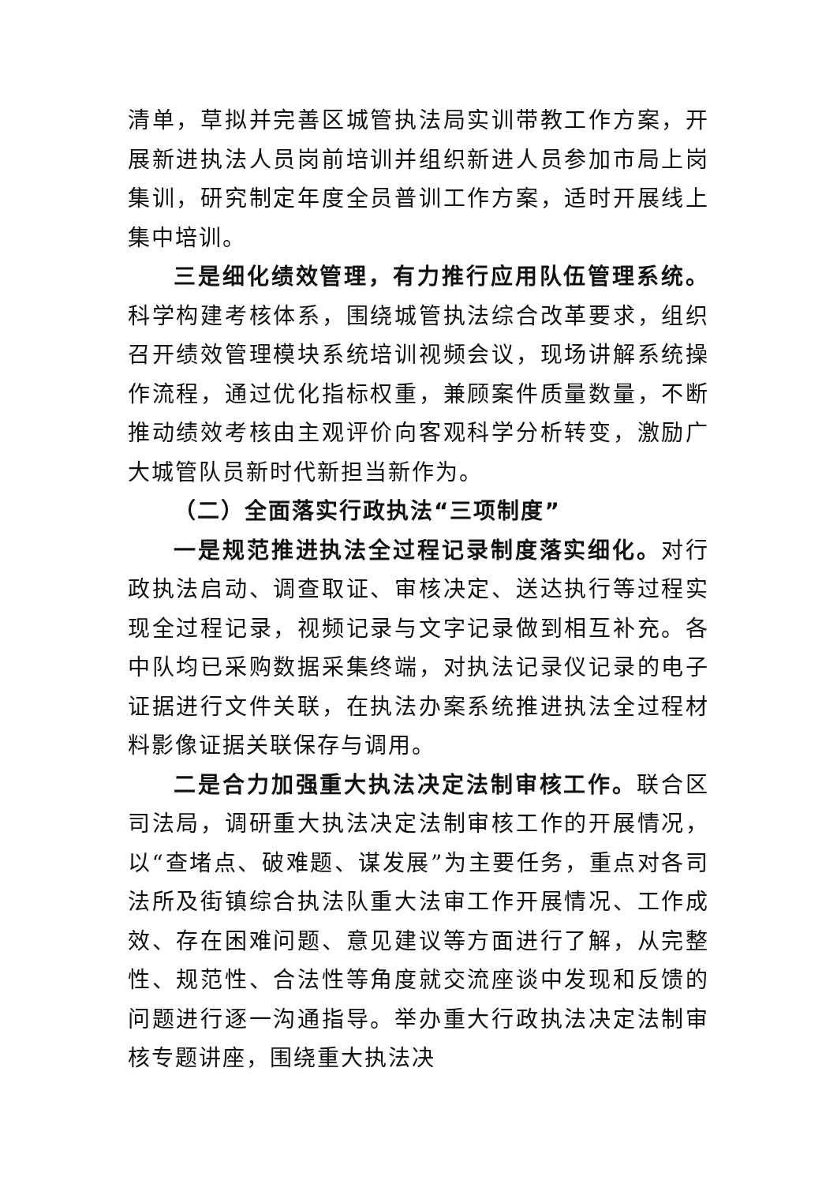清单，草拟并完善区城管执法局实训带教工作方案，开展新进执法人员岗前培训并组织新进人员参加市局上岗集训，研究制定年度全员普训工作方案，适时开展线上集中培训。
三是细化绩效管理，有力推行应用队伍管理系统。科学构建考核体系，围绕城管执法综合改革要求，组织召开绩效管理模块系统培训视频会议，现场讲解系统操作流程，通过优化指标权重，兼顾案件质量数量，不断推动绩效考核由主观评价向客观科学分析转变，激励广大城管队员新时代新担当新作为。
（二）全面落实行政执法“三项制度”
一是规范推进执法全过程记录制度落实细化。对行政执法启动、调查取证、审核决定、送达执行等过程实现全过程记录，视频记录与文字记录做到相互补充。各中队均已采购数据采集终端，对执法记录仪记录的电子证据进行文件关联，在执法办案系统推进执法全过程材料影像证据关联保存与调用。
二是合力加强重大执法决定法制审核工作。联合区司法局，调研重大执法决定法制审核工作的开展情况，以“查堵点、破难题、谋发展”为主要任务，重点对各司法所及街镇综合执法队重大法审工作开展情况、工作成效、存在困难问题、意见建议等方面进行了解，从完整性、规范性、合法性等角度就交流座谈中发现和反馈的问题进行逐一沟通指导。举办重大行政执法决定法制审核专题讲座，围绕重大执法决